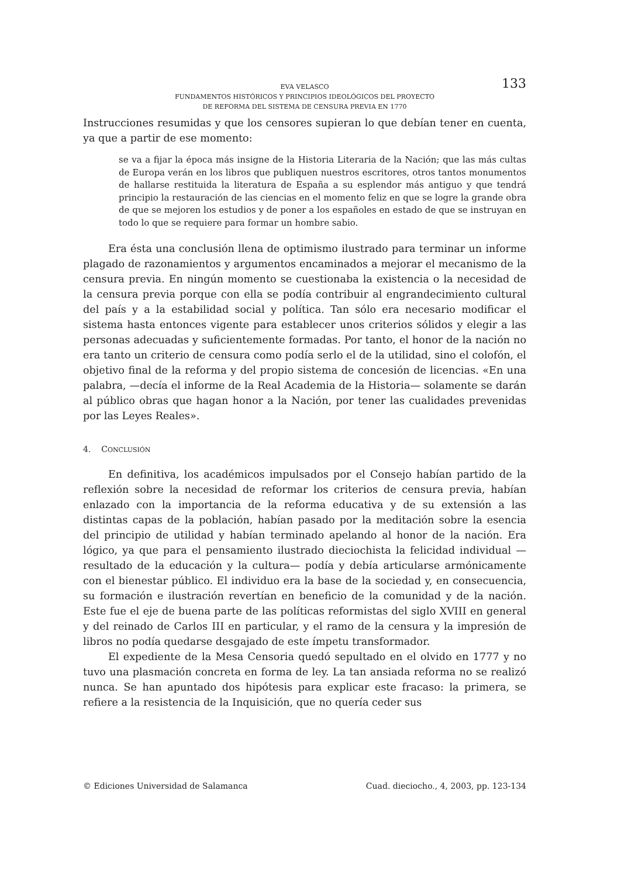EVA VELASCO
FUNDAMENTOS HISTÓRICOS Y PRINCIPIOS IDEOLÓGICOS DEL PROYECTO
DE REFORMA DEL SISTEMA DE CENSURA PREVIA EN 1770
133
Instrucciones resumidas y que los censores supieran lo que debían tener en cuenta, ya que a partir de ese momento:
se va a fijar la época más insigne de la Historia Literaria de la Nación; que las más cultas de Europa verán en los libros que publiquen nuestros escritores, otros tantos monumentos de hallarse restituida la literatura de España a su esplendor más antiguo y que tendrá principio la restauración de las ciencias en el momento feliz en que se logre la grande obra de que se mejoren los estudios y de poner a los españoles en estado de que se instruyan en todo lo que se requiere para formar un hombre sabio.
Era ésta una conclusión llena de optimismo ilustrado para terminar un informe plagado de razonamientos y argumentos encaminados a mejorar el mecanismo de la censura previa. En ningún momento se cuestionaba la existencia o la necesidad de la censura previa porque con ella se podía contribuir al engrandecimiento cultural del país y a la estabilidad social y política. Tan sólo era necesario modificar el sistema hasta entonces vigente para establecer unos criterios sólidos y elegir a las personas adecuadas y suficientemente formadas. Por tanto, el honor de la nación no era tanto un criterio de censura como podía serlo el de la utilidad, sino el colofón, el objetivo final de la reforma y del propio sistema de concesión de licencias. «En una palabra, —decía el informe de la Real Academia de la Historia— solamente se darán al público obras que hagan honor a la Nación, por tener las cualidades prevenidas por las Leyes Reales».
4. CONCLUSIÓN
En definitiva, los académicos impulsados por el Consejo habían partido de la reflexión sobre la necesidad de reformar los criterios de censura previa, habían enlazado con la importancia de la reforma educativa y de su extensión a las distintas capas de la población, habían pasado por la meditación sobre la esencia del principio de utilidad y habían terminado apelando al honor de la nación. Era lógico, ya que para el pensamiento ilustrado dieciochista la felicidad individual —resultado de la educación y la cultura— podía y debía articularse armónicamente con el bienestar público. El individuo era la base de la sociedad y, en consecuencia, su formación e ilustración revertían en beneficio de la comunidad y de la nación. Este fue el eje de buena parte de las políticas reformistas del siglo XVIII en general y del reinado de Carlos III en particular, y el ramo de la censura y la impresión de libros no podía quedarse desgajado de este ímpetu transformador.
El expediente de la Mesa Censoria quedó sepultado en el olvido en 1777 y no tuvo una plasmación concreta en forma de ley. La tan ansiada reforma no se realizó nunca. Se han apuntado dos hipótesis para explicar este fracaso: la primera, se refiere a la resistencia de la Inquisición, que no quería ceder sus
© Ediciones Universidad de Salamanca Cuad. dieciocho., 4, 2003, pp. 123-134